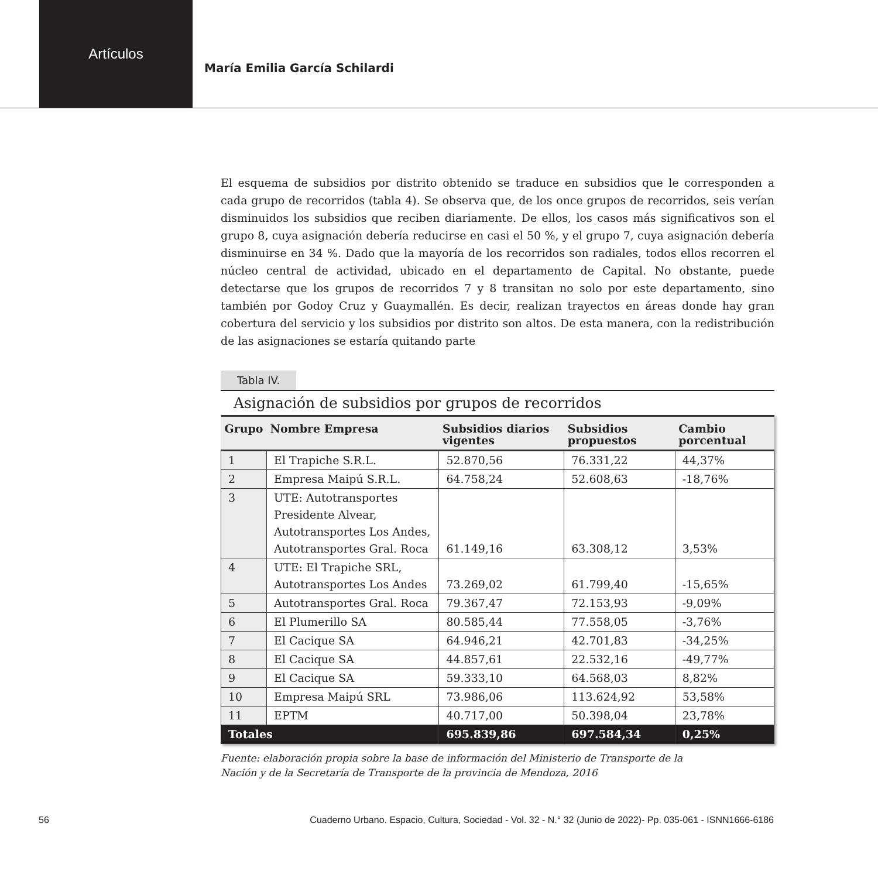Artículos
María Emilia García Schilardi
El esquema de subsidios por distrito obtenido se traduce en subsidios que le corresponden a cada grupo de recorridos (tabla 4). Se observa que, de los once grupos de recorridos, seis verían disminuidos los subsidios que reciben diariamente. De ellos, los casos más significativos son el grupo 8, cuya asignación debería reducirse en casi el 50 %, y el grupo 7, cuya asignación debería disminuirse en 34 %. Dado que la mayoría de los recorridos son radiales, todos ellos recorren el núcleo central de actividad, ubicado en el departamento de Capital. No obstante, puede detectarse que los grupos de recorridos 7 y 8 transitan no solo por este departamento, sino también por Godoy Cruz y Guaymallén. Es decir, realizan trayectos en áreas donde hay gran cobertura del servicio y los subsidios por distrito son altos. De esta manera, con la redistribución de las asignaciones se estaría quitando parte
Tabla IV.
Asignación de subsidios por grupos de recorridos
| Grupo | Nombre Empresa | Subsidios diarios vigentes | Subsidios propuestos | Cambio porcentual |
| --- | --- | --- | --- | --- |
| 1 | El Trapiche S.R.L. | 52.870,56 | 76.331,22 | 44,37% |
| 2 | Empresa Maipú S.R.L. | 64.758,24 | 52.608,63 | -18,76% |
| 3 | UTE: Autotransportes Presidente Alvear, Autotransportes Los Andes, Autotransportes Gral. Roca | 61.149,16 | 63.308,12 | 3,53% |
| 4 | UTE: El Trapiche SRL, Autotransportes Los Andes | 73.269,02 | 61.799,40 | -15,65% |
| 5 | Autotransportes Gral. Roca | 79.367,47 | 72.153,93 | -9,09% |
| 6 | El Plumerillo SA | 80.585,44 | 77.558,05 | -3,76% |
| 7 | El Cacique SA | 64.946,21 | 42.701,83 | -34,25% |
| 8 | El Cacique SA | 44.857,61 | 22.532,16 | -49,77% |
| 9 | El Cacique SA | 59.333,10 | 64.568,03 | 8,82% |
| 10 | Empresa Maipú SRL | 73.986,06 | 113.624,92 | 53,58% |
| 11 | EPTM | 40.717,00 | 50.398,04 | 23,78% |
| Totales | | 695.839,86 | 697.584,34 | 0,25% |
Fuente: elaboración propia sobre la base de información del Ministerio de Transporte de la
Nación y de la Secretaría de Transporte de la provincia de Mendoza, 2016
56 Cuaderno Urbano. Espacio, Cultura, Sociedad - Vol. 32 - N.° 32 (Junio de 2022)- Pp. 035-061 - ISNN1666-6186